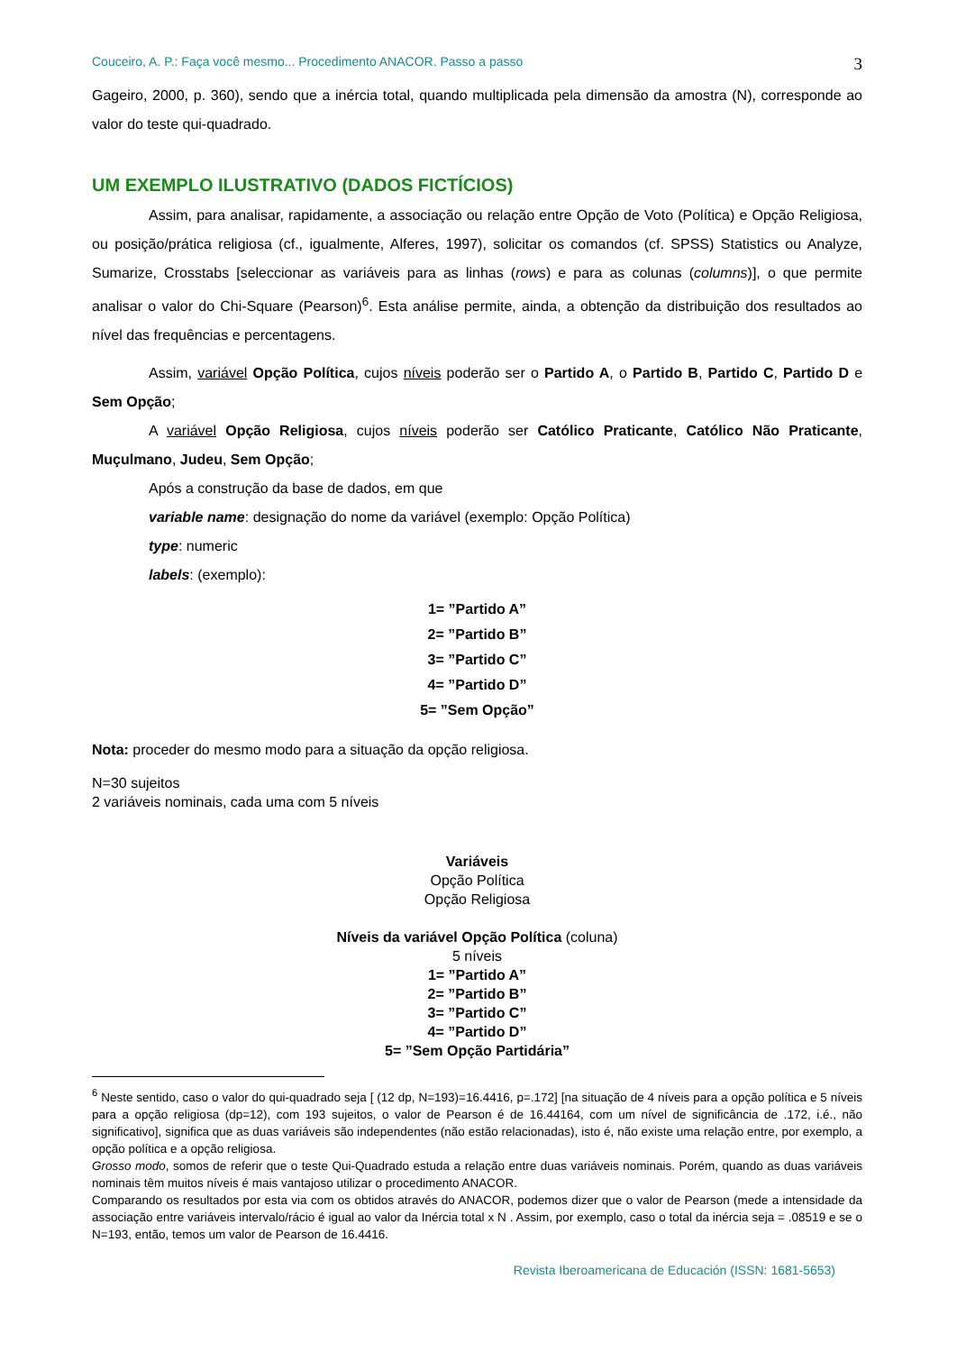Couceiro, A. P.: Faça você mesmo... Procedimento ANACOR. Passo a passo 3
Gageiro, 2000, p. 360), sendo que a inércia total, quando multiplicada pela dimensão da amostra (N), corresponde ao valor do teste qui-quadrado.
UM EXEMPLO ILUSTRATIVO (DADOS FICTÍCIOS)
Assim, para analisar, rapidamente, a associação ou relação entre Opção de Voto (Política) e Opção Religiosa, ou posição/prática religiosa (cf., igualmente, Alferes, 1997), solicitar os comandos (cf. SPSS) Statistics ou Analyze, Sumarize, Crosstabs [seleccionar as variáveis para as linhas (rows) e para as colunas (columns)], o que permite analisar o valor do Chi-Square (Pearson)<sup>6</sup>. Esta análise permite, ainda, a obtenção da distribuição dos resultados ao nível das frequências e percentagens.
Assim, variável Opção Política, cujos níveis poderão ser o Partido A, o Partido B, Partido C, Partido D e Sem Opção;
A variável Opção Religiosa, cujos níveis poderão ser Católico Praticante, Católico Não Praticante, Muçulmano, Judeu, Sem Opção;
Após a construção da base de dados, em que
variable name: designação do nome da variável (exemplo: Opção Política)
type: numeric
labels: (exemplo):
1= ”Partido A”
2= ”Partido B”
3= ”Partido C”
4= ”Partido D”
5= ”Sem Opção”
Nota: proceder do mesmo modo para a situação da opção religiosa.
N=30 sujeitos
2 variáveis nominais, cada uma com 5 níveis
Variáveis
Opção Política
Opção Religiosa
Níveis da variável Opção Política (coluna)
5 níveis
1= ”Partido A”
2= ”Partido B”
3= ”Partido C”
4= ”Partido D”
5= ”Sem Opção Partidária”
<sup>6</sup> Neste sentido, caso o valor do qui-quadrado seja [ (12 dp, N=193)=16.4416, p=.172] [na situação de 4 níveis para a opção política e 5 níveis para a opção religiosa (dp=12), com 193 sujeitos, o valor de Pearson é de 16.44164, com um nível de significância de .172, i.é., não significativo], significa que as duas variáveis são independentes (não estão relacionadas), isto é, não existe uma relação entre, por exemplo, a opção política e a opção religiosa.
Grosso modo, somos de referir que o teste Qui-Quadrado estuda a relação entre duas variáveis nominais. Porém, quando as duas variáveis nominais têm muitos níveis é mais vantajoso utilizar o procedimento ANACOR.
Comparando os resultados por esta via com os obtidos através do ANACOR, podemos dizer que o valor de Pearson (mede a intensidade da associação entre variáveis intervalo/rácio é igual ao valor da Inércia total x N . Assim, por exemplo, caso o total da inércia seja = .08519 e se o N=193, então, temos um valor de Pearson de 16.4416.
Revista Iberoamericana de Educación (ISSN: 1681-5653)